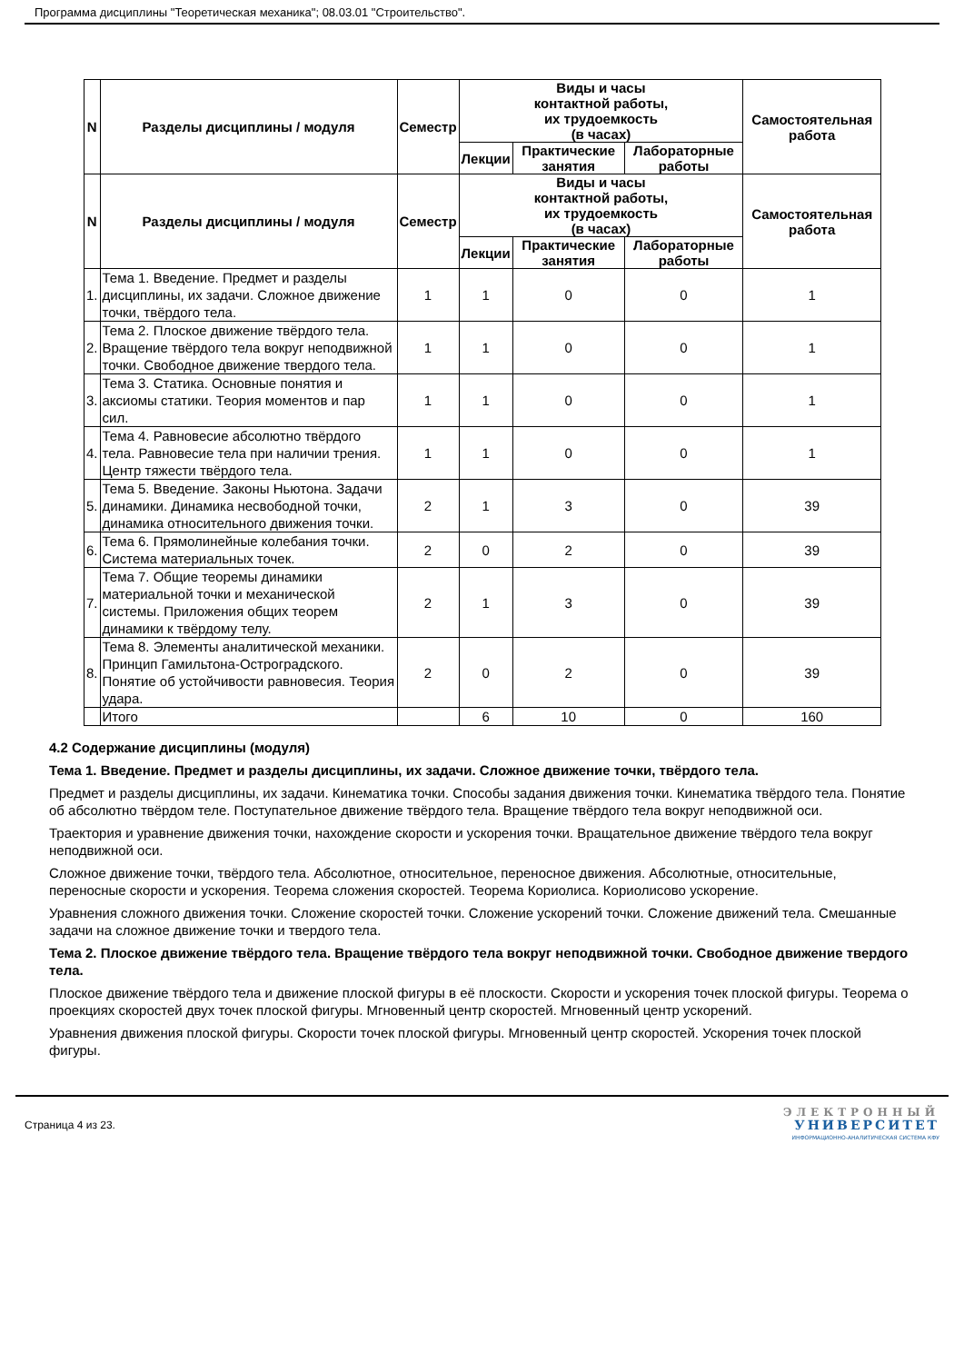Программа дисциплины "Теоретическая механика"; 08.03.01 "Строительство".
| N | Разделы дисциплины / модуля | Семестр | Виды и часы контактной работы, их трудоемкость (в часах) | | | Самостоятельная работа |
| --- | --- | --- | --- | --- | --- | --- |
| | | | Лекции | Практические занятия | Лабораторные работы | |
| N | Разделы дисциплины / модуля | Семестр | Виды и часы контактной работы, их трудоемкость (в часах) | | | Самостоятельная работа |
| | | | Лекции | Практические занятия | Лабораторные работы | |
| 1. | Тема 1. Введение. Предмет и разделы дисциплины, их задачи. Сложное движение точки, твёрдого тела. | 1 | 1 | 0 | 0 | 1 |
| 2. | Тема 2. Плоское движение твёрдого тела. Вращение твёрдого тела вокруг неподвижной точки. Свободное движение твердого тела. | 1 | 1 | 0 | 0 | 1 |
| 3. | Тема 3. Статика. Основные понятия и аксиомы статики. Теория моментов и пар сил. | 1 | 1 | 0 | 0 | 1 |
| 4. | Тема 4. Равновесие абсолютно твёрдого тела. Равновесие тела при наличии трения. Центр тяжести твёрдого тела. | 1 | 1 | 0 | 0 | 1 |
| 5. | Тема 5. Введение. Законы Ньютона. Задачи динамики. Динамика несвободной точки, динамика относительного движения точки. | 2 | 1 | 3 | 0 | 39 |
| 6. | Тема 6. Прямолинейные колебания точки. Система материальных точек. | 2 | 0 | 2 | 0 | 39 |
| 7. | Тема 7. Общие теоремы динамики материальной точки и механической системы. Приложения общих теорем динамики к твёрдому телу. | 2 | 1 | 3 | 0 | 39 |
| 8. | Тема 8. Элементы аналитической механики. Принцип Гамильтона-Остроградского. Понятие об устойчивости равновесия. Теория удара. | 2 | 0 | 2 | 0 | 39 |
| | Итого | | 6 | 10 | 0 | 160 |
4.2 Содержание дисциплины (модуля)
Тема 1. Введение. Предмет и разделы дисциплины, их задачи. Сложное движение точки, твёрдого тела.
Предмет и разделы дисциплины, их задачи. Кинематика точки. Способы задания движения точки. Кинематика твёрдого тела. Понятие об абсолютно твёрдом теле. Поступательное движение твёрдого тела. Вращение твёрдого тела вокруг неподвижной оси.
Траектория и уравнение движения точки, нахождение скорости и ускорения точки. Вращательное движение твёрдого тела вокруг неподвижной оси.
Сложное движение точки, твёрдого тела. Абсолютное, относительное, переносное движения. Абсолютные, относительные, переносные скорости и ускорения. Теорема сложения скоростей. Теорема Кориолиса. Кориолисово ускорение.
Уравнения сложного движения точки. Сложение скоростей точки. Сложение ускорений точки. Сложение движений тела. Смешанные задачи на сложное движение точки и твердого тела.
Тема 2. Плоское движение твёрдого тела. Вращение твёрдого тела вокруг неподвижной точки. Свободное движение твердого тела.
Плоское движение твёрдого тела и движение плоской фигуры в её плоскости. Скорости и ускорения точек плоской фигуры. Теорема о проекциях скоростей двух точек плоской фигуры. Мгновенный центр скоростей. Мгновенный центр ускорений.
Уравнения движения плоской фигуры. Скорости точек плоской фигуры. Мгновенный центр скоростей. Ускорения точек плоской фигуры.
Страница 4 из 23.
ЭЛЕКТРОННЫЙ
УНИВЕРСИТЕТ
ИНФОРМАЦИОННО-АНАЛИТИЧЕСКАЯ СИСТЕМА КФУ